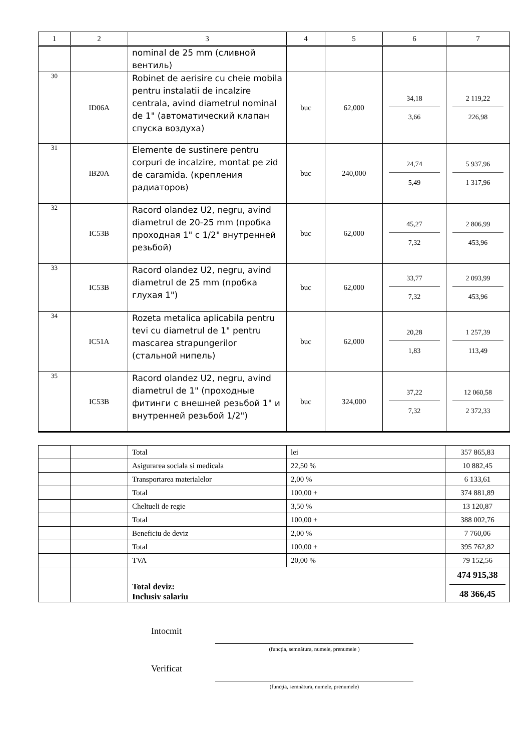| 1 | 2 | 3 | 4 | 5 | 6 | 7 |
| --- | --- | --- | --- | --- | --- | --- |
| | | nominal de 25 mm (сливной вентиль) | | | | |
| 30 | ID06A | Robinet de aerisire cu cheie mobila pentru instalatii de incalzire centrala, avind diametrul nominal de 1" (автоматический клапан спуска воздуха) | buc | 62,000 | 34,18 3,66 | 2 119,22 226,98 |
| 31 | IB20A | Elemente de sustinere pentru corpuri de incalzire, montat pe zid de caramida. (крепления радиаторов) | buc | 240,000 | 24,74 5,49 | 5 937,96 1 317,96 |
| 32 | IC53B | Racord olandez U2, negru, avind diametrul de 20-25 mm (пробка проходная 1" с 1/2" внутренней резьбой) | buc | 62,000 | 45,27 7,32 | 2 806,99 453,96 |
| 33 | IC53B | Racord olandez U2, negru, avind diametrul de 25 mm (пробка глухая 1") | buc | 62,000 | 33,77 7,32 | 2 093,99 453,96 |
| 34 | IC51A | Rozeta metalica aplicabila pentru tevi cu diametrul de 1" pentru mascarea strapungerilor (стальной нипель) | buc | 62,000 | 20,28 1,83 | 1 257,39 113,49 |
| 35 | IC53B | Racord olandez U2, negru, avind diametrul de 1" (проходные фитинги с внешней резьбой 1" и внутренней резьбой 1/2") | buc | 324,000 | 37,22 7,32 | 12 060,58 2 372,33 |
| | | Total | lei | 357 865,83 |
| | | Asigurarea sociala si medicala | 22,50 % | 10 882,45 |
| | | Transportarea materialelor | 2,00 % | 6 133,61 |
| | | Total | 100,00 + | 374 881,89 |
| | | Cheltueli de regie | 3,50 % | 13 120,87 |
| | | Total | 100,00 + | 388 002,76 |
| | | Beneficiu de deviz | 2,00 % | 7 760,06 |
| | | Total | 100,00 + | 395 762,82 |
| | | TVA | 20,00 % | 79 152,56 |
| | | Total deviz: Inclusiv salariu | | 474 915,38 48 366,45 |
Intocmit
(funcţia, semnătura, numele, prenumele )
Verificat
(funcţia, semnătura, numele, prenumele)